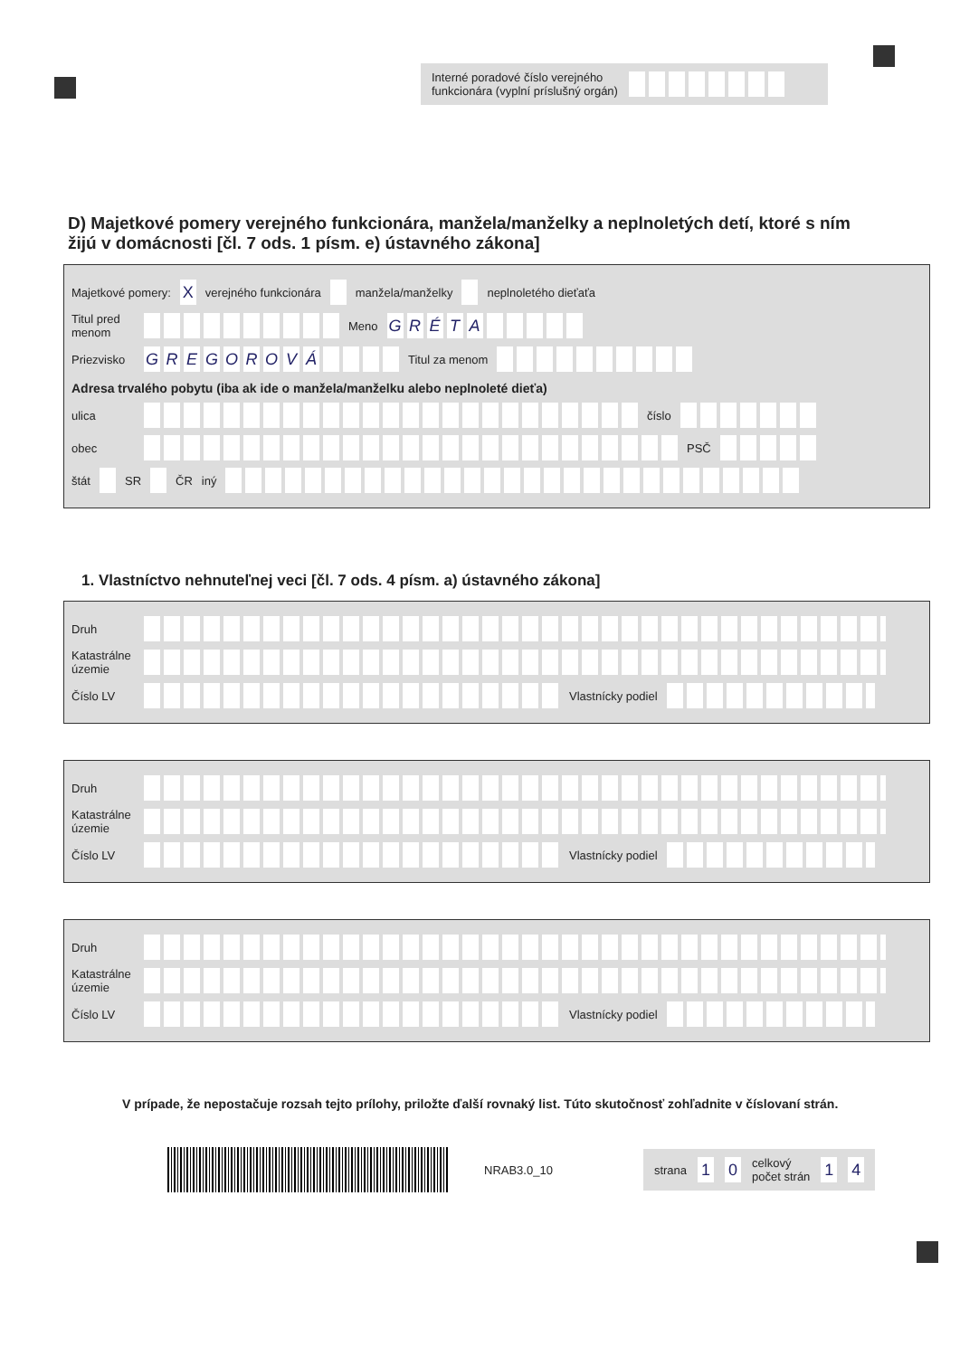Interné poradové číslo verejného
funkcionára (vyplní príslušný orgán)
D) Majetkové pomery verejného funkcionára, manžela/manželky a neplnoletých detí, ktoré s ním žijú v domácnosti [čl. 7 ods. 1 písm. e) ústavného zákona]
Majetkové pomery: X verejného funkcionára manžela/manželky neplnoletého dieťaťa
Titul pred menom Meno GRÉTA
Priezvisko GREGOROVÁ Titul za menom
Adresa trvalého pobytu (iba ak ide o manžela/manželku alebo neplnoleté dieťa)
ulica číslo
obec PSČ
štát SR ČR iný
1. Vlastníctvo nehnuteľnej veci [čl. 7 ods. 4 písm. a) ústavného zákona]
Druh
Katastrálne územie
Číslo LV Vlastnícky podiel
Druh
Katastrálne územie
Číslo LV Vlastnícky podiel
Druh
Katastrálne územie
Číslo LV Vlastnícky podiel
V prípade, že nepostačuje rozsah tejto prílohy, priložte ďalší rovnaký list. Túto skutočnosť zohľadnite v číslovaní strán.
NRAB3.0_10
strana 1 0 celkový
počet strán 1 4